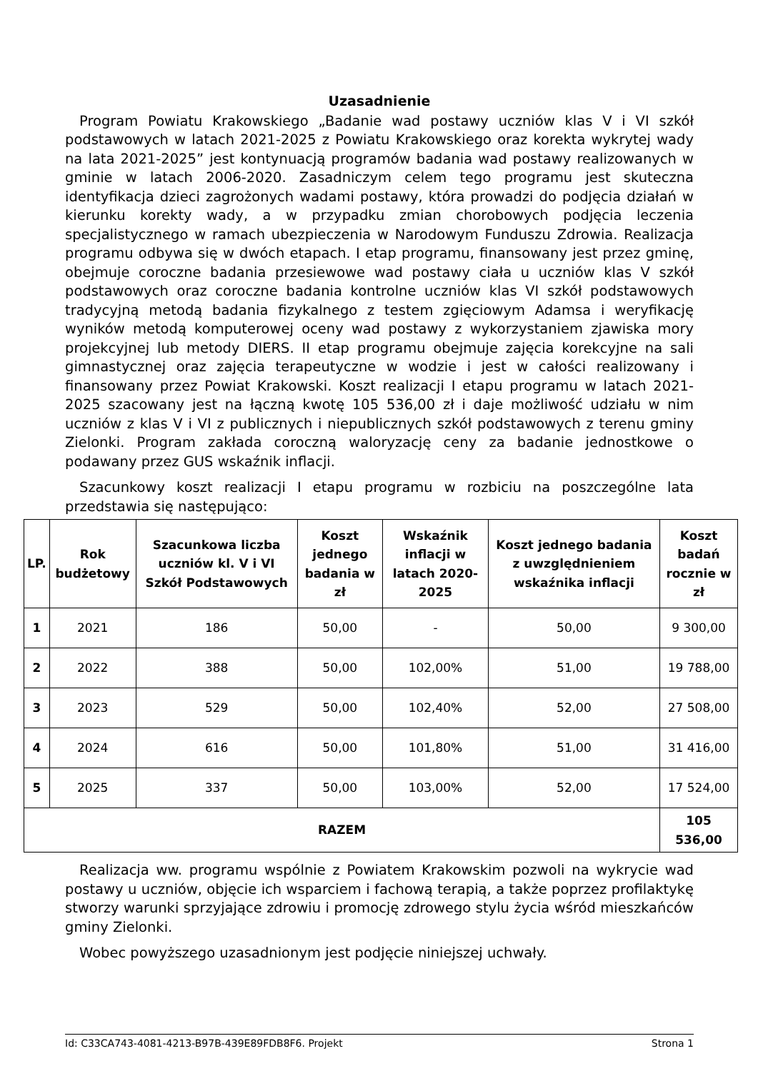Uzasadnienie
Program Powiatu Krakowskiego „Badanie wad postawy uczniów klas V i VI szkół podstawowych w latach 2021-2025 z Powiatu Krakowskiego oraz korekta wykrytej wady na lata 2021-2025” jest kontynuacją programów badania wad postawy realizowanych w gminie w latach 2006-2020. Zasadniczym celem tego programu jest skuteczna identyfikacja dzieci zagrożonych wadami postawy, która prowadzi do podjęcia działań w kierunku korekty wady, a w przypadku zmian chorobowych podjęcia leczenia specjalistycznego w ramach ubezpieczenia w Narodowym Funduszu Zdrowia. Realizacja programu odbywa się w dwóch etapach. I etap programu, finansowany jest przez gminę, obejmuje coroczne badania przesiewowe wad postawy ciała u uczniów klas V szkół podstawowych oraz coroczne badania kontrolne uczniów klas VI szkół podstawowych tradycyjną metodą badania fizykalnego z testem zgięciowym Adamsa i weryfikację wyników metodą komputerowej oceny wad postawy z wykorzystaniem zjawiska mory projekcyjnej lub metody DIERS. II etap programu obejmuje zajęcia korekcyjne na sali gimnastycznej oraz zajęcia terapeutyczne w wodzie i jest w całości realizowany i finansowany przez Powiat Krakowski. Koszt realizacji I etapu programu w latach 2021-2025 szacowany jest na łączną kwotę 105 536,00 zł i daje możliwość udziału w nim uczniów z klas V i VI z publicznych i niepublicznych szkół podstawowych z terenu gminy Zielonki. Program zakłada coroczną waloryzację ceny za badanie jednostkowe o podawany przez GUS wskaźnik inflacji.
Szacunkowy koszt realizacji I etapu programu w rozbiciu na poszczególne lata przedstawia się następująco:
| LP. | Rok budżetowy | Szacunkowa liczba uczniów kl. V i VI Szkół Podstawowych | Koszt jednego badania w zł | Wskaźnik inflacji w latach 2020-2025 | Koszt jednego badania z uwzględnieniem wskaźnika inflacji | Koszt badań rocznie w zł |
| --- | --- | --- | --- | --- | --- | --- |
| 1 | 2021 | 186 | 50,00 | - | 50,00 | 9 300,00 |
| 2 | 2022 | 388 | 50,00 | 102,00% | 51,00 | 19 788,00 |
| 3 | 2023 | 529 | 50,00 | 102,40% | 52,00 | 27 508,00 |
| 4 | 2024 | 616 | 50,00 | 101,80% | 51,00 | 31 416,00 |
| 5 | 2025 | 337 | 50,00 | 103,00% | 52,00 | 17 524,00 |
| RAZEM | | | | | | 105 536,00 |
Realizacja ww. programu wspólnie z Powiatem Krakowskim pozwoli na wykrycie wad postawy u uczniów, objęcie ich wsparciem i fachową terapią, a także poprzez profilaktykę stworzy warunki sprzyjające zdrowiu i promocję zdrowego stylu życia wśród mieszkańców gminy Zielonki.
Wobec powyższego uzasadnionym jest podjęcie niniejszej uchwały.
Id: C33CA743-4081-4213-B97B-439E89FDB8F6. Projekt Strona 1